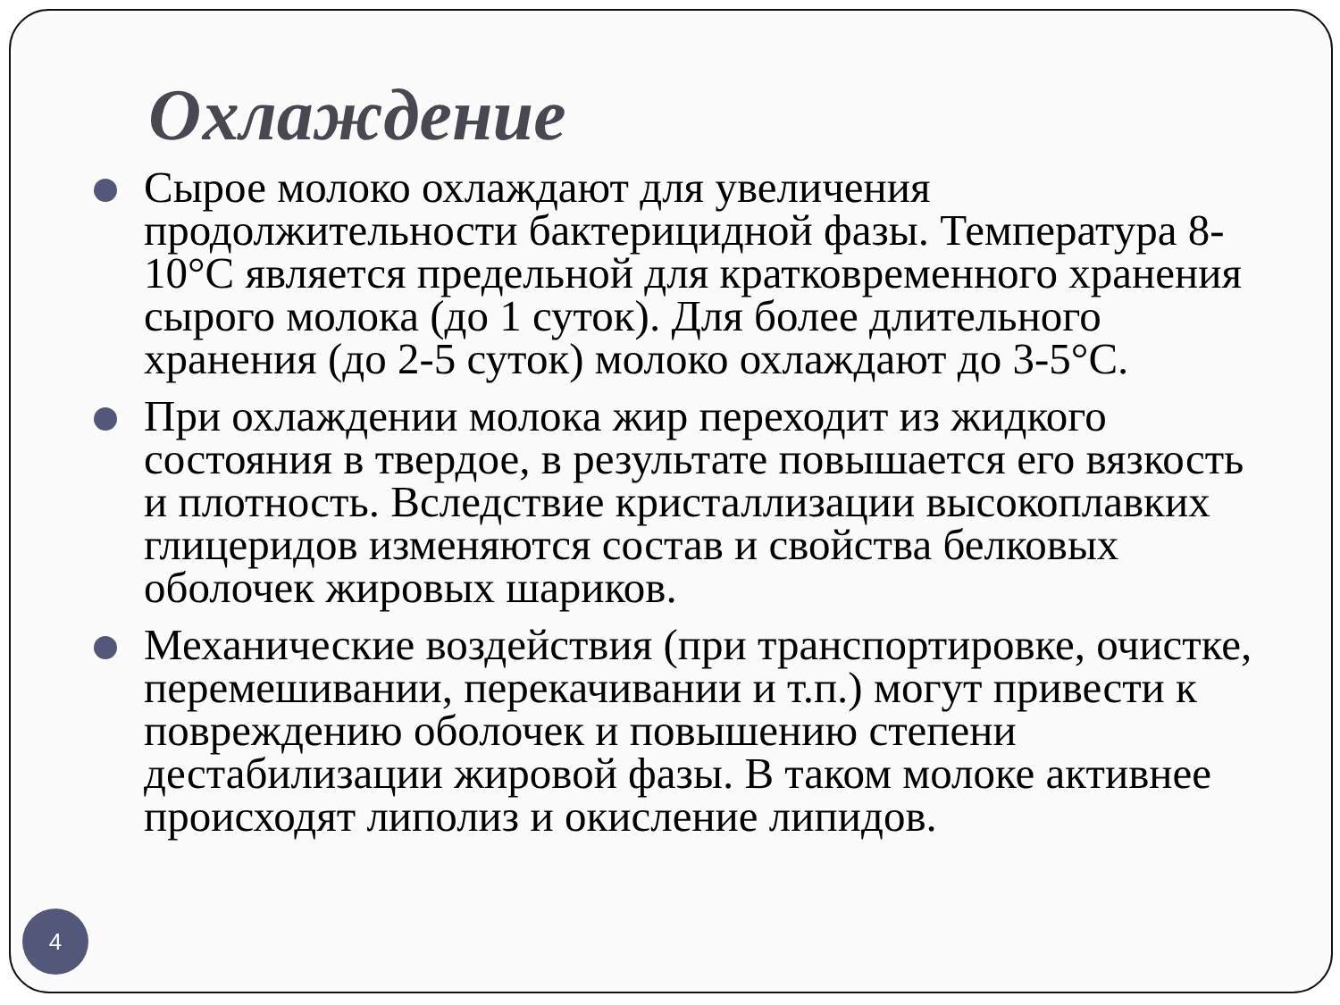Охлаждение
Сырое молоко охлаждают для увеличения продолжительности бактерицидной фазы. Температура 8-10°С является предельной для кратковременного хранения сырого молока (до 1 суток). Для более длительного хранения (до 2-5 суток) молоко охлаждают до 3-5°С.
При охлаждении молока жир переходит из жидкого состояния в твердое, в результате повышается его вязкость и плотность. Вследствие кристаллизации высокоплавких глицеридов изменяются состав и свойства белковых оболочек жировых шариков.
Механические воздействия (при транспортировке, очистке, перемешивании, перекачивании и т.п.) могут привести к повреждению оболочек и повышению степени дестабилизации жировой фазы. В таком молоке активнее происходят липолиз и окисление липидов.
4